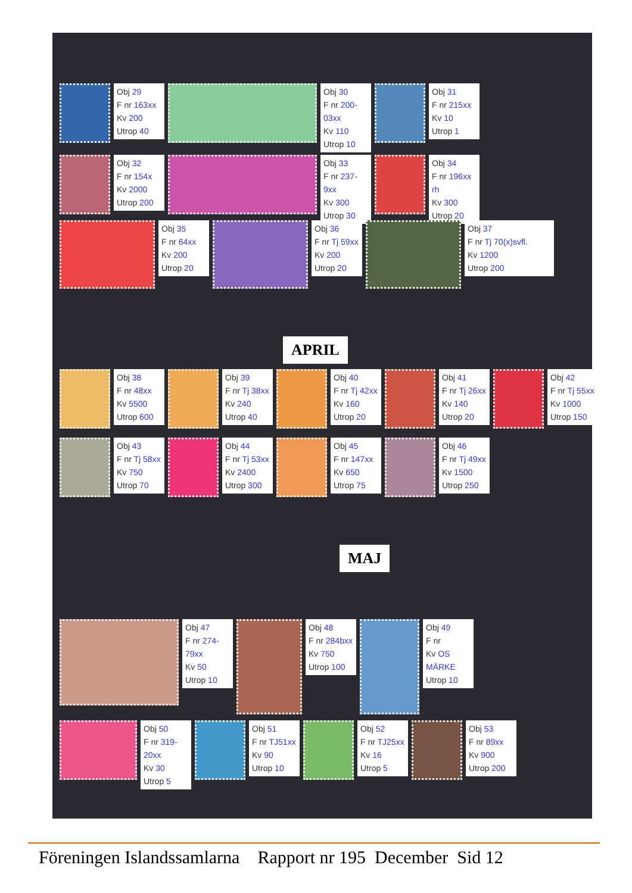Obj 29
F nr 163xx
Kv 200
Utrop 40
Obj 30
F nr 200-03xx
Kv 110
Utrop 10
Obj 31
F nr 215xx
Kv 10
Utrop 1
Obj 32
F nr 154x
Kv 2000
Utrop 200
Obj 33
F nr 237-9xx
Kv 300
Utrop 30
Obj 34
F nr 196xx rh
Kv 300
Utrop 20
Obj 35
F nr 64xx
Kv 200
Utrop 20
Obj 36
F nr Tj 59xx
Kv 200
Utrop 20
Obj 37
F nr Tj 70(x)svfl.
Kv 1200
Utrop 200
APRIL
Obj 38
F nr 48xx
Kv 5500
Utrop 600
Obj 39
F nr Tj 38xx
Kv 240
Utrop 40
Obj 40
F nr Tj 42xx
Kv 160
Utrop 20
Obj 41
F nr Tj 26xx
Kv 140
Utrop 20
Obj 42
F nr Tj 55xx
Kv 1000
Utrop 150
Obj 43
F nr Tj 58xx
Kv 750
Utrop 70
Obj 44
F nr Tj 53xx
Kv 2400
Utrop 300
Obj 45
F nr 147xx
Kv 650
Utrop 75
Obj 46
F nr Tj 49xx
Kv 1500
Utrop 250
MAJ
Obj 47
F nr 274-79xx
Kv 50
Utrop 10
Obj 48
F nr 284bxx
Kv 750
Utrop 100
Obj 49
F nr
Kv OS MÄRKE
Utrop 10
Obj 50
F nr 319-20xx
Kv 30
Utrop 5
Obj 51
F nr TJ51xx
Kv 90
Utrop 10
Obj 52
F nr TJ25xx
Kv 16
Utrop 5
Obj 53
F nr 89xx
Kv 900
Utrop 200
Föreningen Islandssamlarna Rapport nr 195 December Sid 12